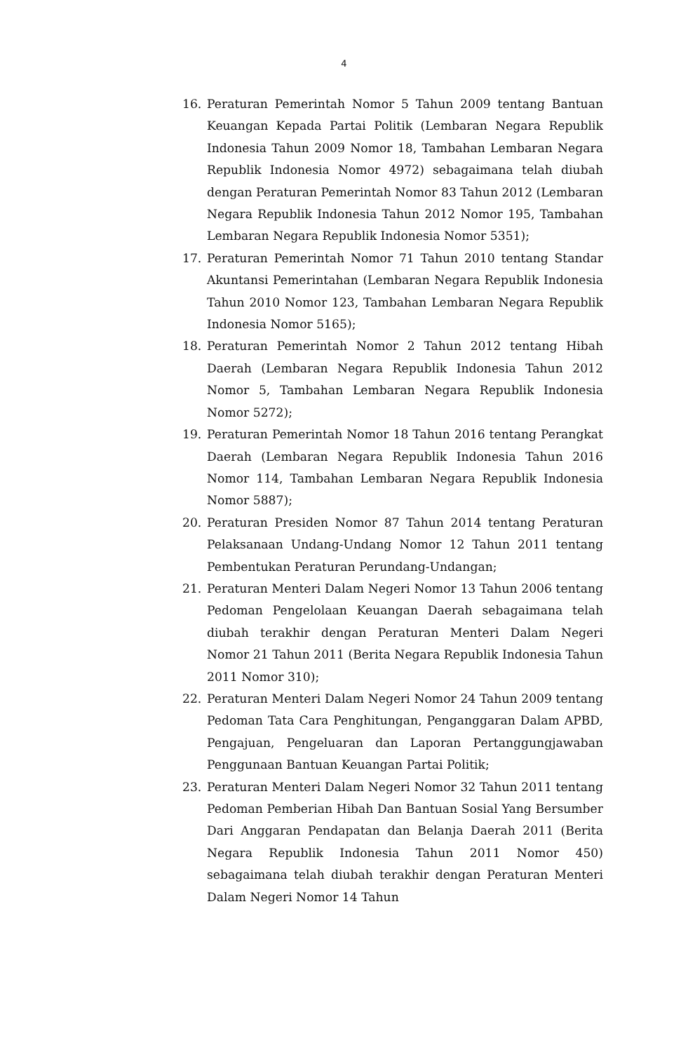4
16. Peraturan Pemerintah Nomor 5 Tahun 2009 tentang Bantuan Keuangan Kepada Partai Politik (Lembaran Negara Republik Indonesia Tahun 2009 Nomor 18, Tambahan Lembaran Negara Republik Indonesia Nomor 4972) sebagaimana telah diubah dengan Peraturan Pemerintah Nomor 83 Tahun 2012 (Lembaran Negara Republik Indonesia Tahun 2012 Nomor 195, Tambahan Lembaran Negara Republik Indonesia Nomor 5351);
17. Peraturan Pemerintah Nomor 71 Tahun 2010 tentang Standar Akuntansi Pemerintahan (Lembaran Negara Republik Indonesia Tahun 2010 Nomor 123, Tambahan Lembaran Negara Republik Indonesia Nomor 5165);
18. Peraturan Pemerintah Nomor 2 Tahun 2012 tentang Hibah Daerah (Lembaran Negara Republik Indonesia Tahun 2012 Nomor 5, Tambahan Lembaran Negara Republik Indonesia Nomor 5272);
19. Peraturan Pemerintah Nomor 18 Tahun 2016 tentang Perangkat Daerah (Lembaran Negara Republik Indonesia Tahun 2016 Nomor 114, Tambahan Lembaran Negara Republik Indonesia Nomor 5887);
20. Peraturan Presiden Nomor 87 Tahun 2014 tentang Peraturan Pelaksanaan Undang-Undang Nomor 12 Tahun 2011 tentang Pembentukan Peraturan Perundang-Undangan;
21. Peraturan Menteri Dalam Negeri Nomor 13 Tahun 2006 tentang Pedoman Pengelolaan Keuangan Daerah sebagaimana telah diubah terakhir dengan Peraturan Menteri Dalam Negeri Nomor 21 Tahun 2011 (Berita Negara Republik Indonesia Tahun 2011 Nomor 310);
22. Peraturan Menteri Dalam Negeri Nomor 24 Tahun 2009 tentang Pedoman Tata Cara Penghitungan, Penganggaran Dalam APBD, Pengajuan, Pengeluaran dan Laporan Pertanggungjawaban Penggunaan Bantuan Keuangan Partai Politik;
23. Peraturan Menteri Dalam Negeri Nomor 32 Tahun 2011 tentang Pedoman Pemberian Hibah Dan Bantuan Sosial Yang Bersumber Dari Anggaran Pendapatan dan Belanja Daerah 2011 (Berita Negara Republik Indonesia Tahun 2011 Nomor 450) sebagaimana telah diubah terakhir dengan Peraturan Menteri Dalam Negeri Nomor 14 Tahun